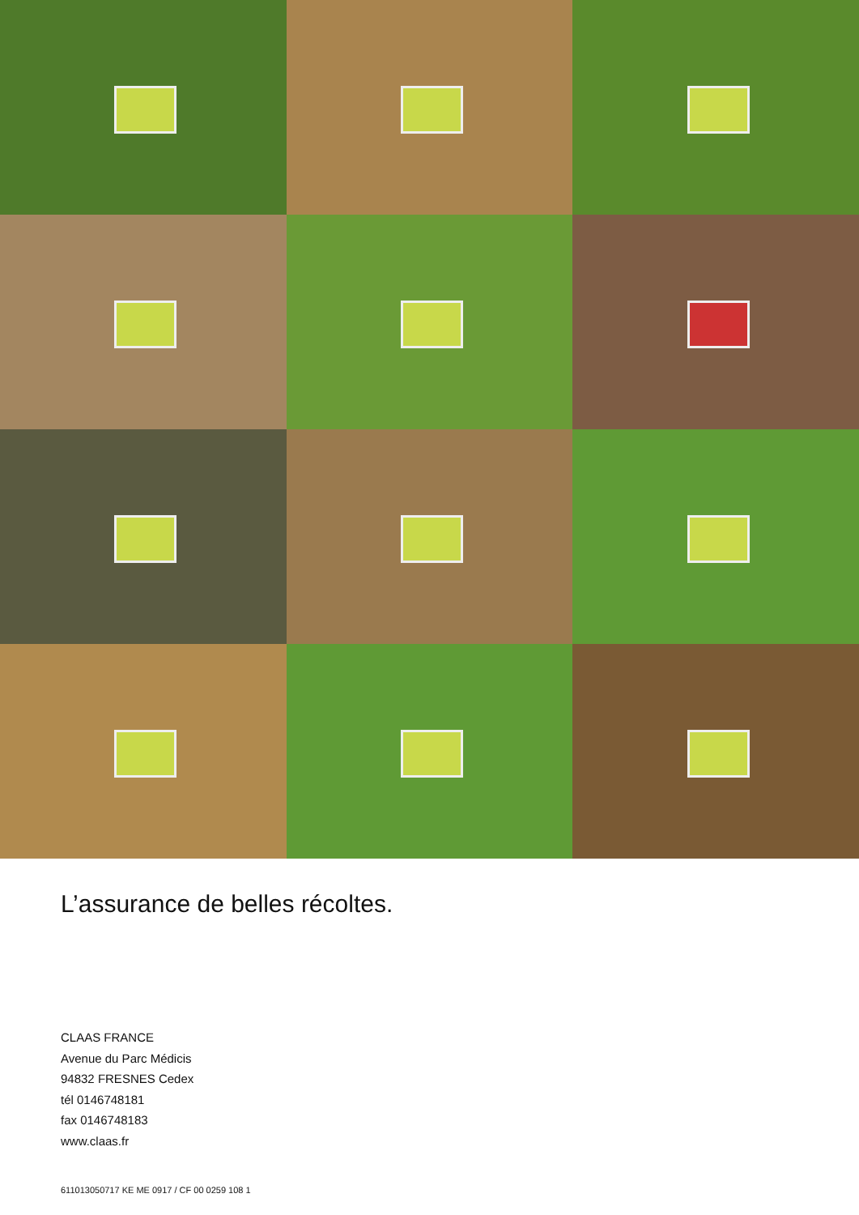L’assurance de belles récoltes.
CLAAS FRANCE
Avenue du Parc Médicis
94832 FRESNES Cedex
tél 0146748181
fax 0146748183
www.claas.fr
611013050717 KE ME 0917 / CF 00 0259 108 1